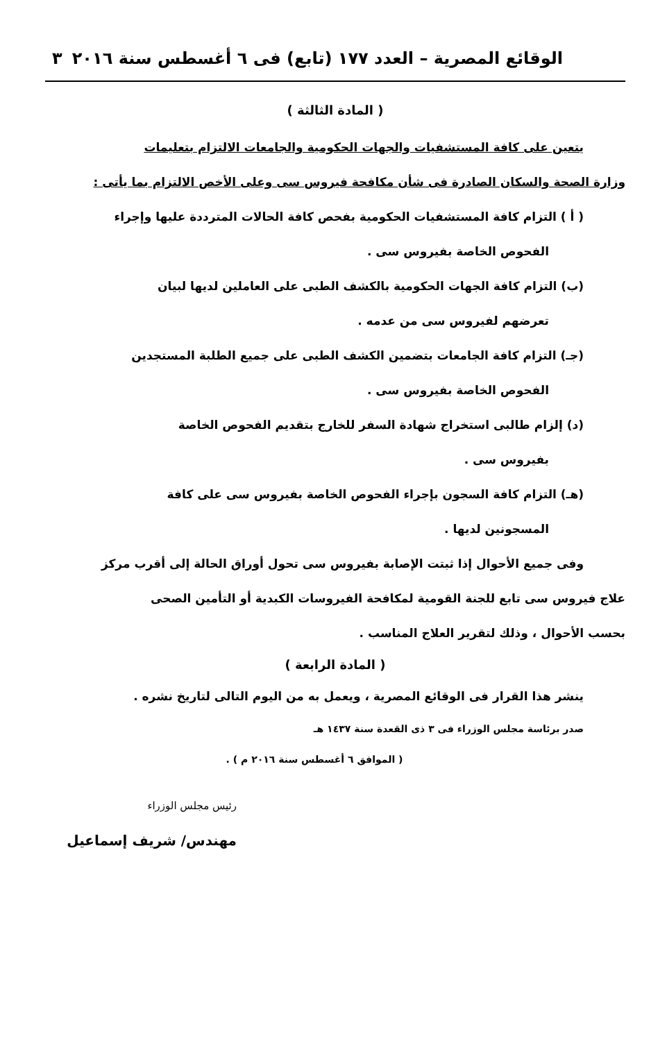الوقائع المصرية – العدد ١٧٧ (تابع) فى ٦ أغسطس سنة ٢٠١٦ ٣
( المادة الثالثة )
يتعين على كافة المستشفيات والجهات الحكومية والجامعات الالتزام بتعليمات
وزارة الصحة والسكان الصادرة فى شأن مكافحة فيروس سى وعلى الأخص الالتزام بما يأتى :
( أ ) التزام كافة المستشفيات الحكومية بفحص كافة الحالات المترددة عليها وإجراء
الفحوص الخاصة بفيروس سى .
(ب) التزام كافة الجهات الحكومية بالكشف الطبى على العاملين لديها لبيان
تعرضهم لفيروس سى من عدمه .
(جـ) التزام كافة الجامعات بتضمين الكشف الطبى على جميع الطلبة المستجدين
الفحوص الخاصة بفيروس سى .
(د) إلزام طالبى استخراج شهادة السفر للخارج بتقديم الفحوص الخاصة
بفيروس سى .
(هـ) التزام كافة السجون بإجراء الفحوص الخاصة بفيروس سى على كافة
المسجونين لديها .
وفى جميع الأحوال إذا ثبتت الإصابة بفيروس سى تحول أوراق الحالة إلى أقرب مركز
علاج فيروس سى تابع للجنة القومية لمكافحة الفيروسات الكبدية أو التأمين الصحى
بحسب الأحوال ، وذلك لتقرير العلاج المناسب .
( المادة الرابعة )
ينشر هذا القرار فى الوقائع المصرية ، ويعمل به من اليوم التالى لتاريخ نشره .
صدر برئاسة مجلس الوزراء فى ٣ ذى القعدة سنة ١٤٣٧ هـ
( الموافق ٦ أغسطس سنة ٢٠١٦ م ) .
رئيس مجلس الوزراء
مهندس/ شريف إسماعيل